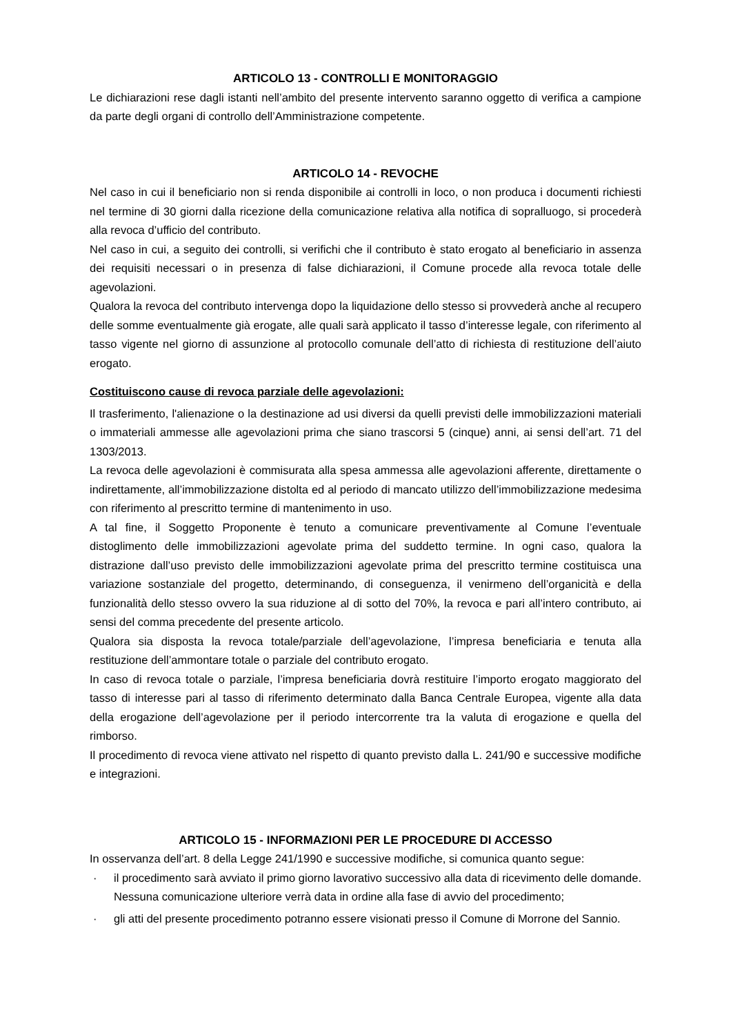ARTICOLO 13 - CONTROLLI E MONITORAGGIO
Le dichiarazioni rese dagli istanti nell’ambito del presente intervento saranno oggetto di verifica a campione da parte degli organi di controllo dell’Amministrazione competente.
ARTICOLO 14 - REVOCHE
Nel caso in cui il beneficiario non si renda disponibile ai controlli in loco, o non produca i documenti richiesti nel termine di 30 giorni dalla ricezione della comunicazione relativa alla notifica di sopralluogo, si procederà alla revoca d’ufficio del contributo.
Nel caso in cui, a seguito dei controlli, si verifichi che il contributo è stato erogato al beneficiario in assenza dei requisiti necessari o in presenza di false dichiarazioni, il Comune procede alla revoca totale delle agevolazioni.
Qualora la revoca del contributo intervenga dopo la liquidazione dello stesso si provvederà anche al recupero delle somme eventualmente già erogate, alle quali sarà applicato il tasso d’interesse legale, con riferimento al tasso vigente nel giorno di assunzione al protocollo comunale dell’atto di richiesta di restituzione dell’aiuto erogato.
Costituiscono cause di revoca parziale delle agevolazioni:
Il trasferimento, l'alienazione o la destinazione ad usi diversi da quelli previsti delle immobilizzazioni materiali o immateriali ammesse alle agevolazioni prima che siano trascorsi 5 (cinque) anni, ai sensi dell’art. 71 del 1303/2013.
La revoca delle agevolazioni è commisurata alla spesa ammessa alle agevolazioni afferente, direttamente o indirettamente, all’immobilizzazione distolta ed al periodo di mancato utilizzo dell’immobilizzazione medesima con riferimento al prescritto termine di mantenimento in uso.
A tal fine, il Soggetto Proponente è tenuto a comunicare preventivamente al Comune l’eventuale distoglimento delle immobilizzazioni agevolate prima del suddetto termine. In ogni caso, qualora la distrazione dall’uso previsto delle immobilizzazioni agevolate prima del prescritto termine costituisca una variazione sostanziale del progetto, determinando, di conseguenza, il venirmeno dell’organicità e della funzionalità dello stesso ovvero la sua riduzione al di sotto del 70%, la revoca e pari all’intero contributo, ai sensi del comma precedente del presente articolo.
Qualora sia disposta la revoca totale/parziale dell’agevolazione, l’impresa beneficiaria e tenuta alla restituzione dell’ammontare totale o parziale del contributo erogato.
In caso di revoca totale o parziale, l’impresa beneficiaria dovrà restituire l’importo erogato maggiorato del tasso di interesse pari al tasso di riferimento determinato dalla Banca Centrale Europea, vigente alla data della erogazione dell’agevolazione per il periodo intercorrente tra la valuta di erogazione e quella del rimborso.
Il procedimento di revoca viene attivato nel rispetto di quanto previsto dalla L. 241/90 e successive modifiche e integrazioni.
ARTICOLO 15 - INFORMAZIONI PER LE PROCEDURE DI ACCESSO
In osservanza dell’art. 8 della Legge 241/1990 e successive modifiche, si comunica quanto segue:
· il procedimento sarà avviato il primo giorno lavorativo successivo alla data di ricevimento delle domande. Nessuna comunicazione ulteriore verrà data in ordine alla fase di avvio del procedimento;
· gli atti del presente procedimento potranno essere visionati presso il Comune di Morrone del Sannio.